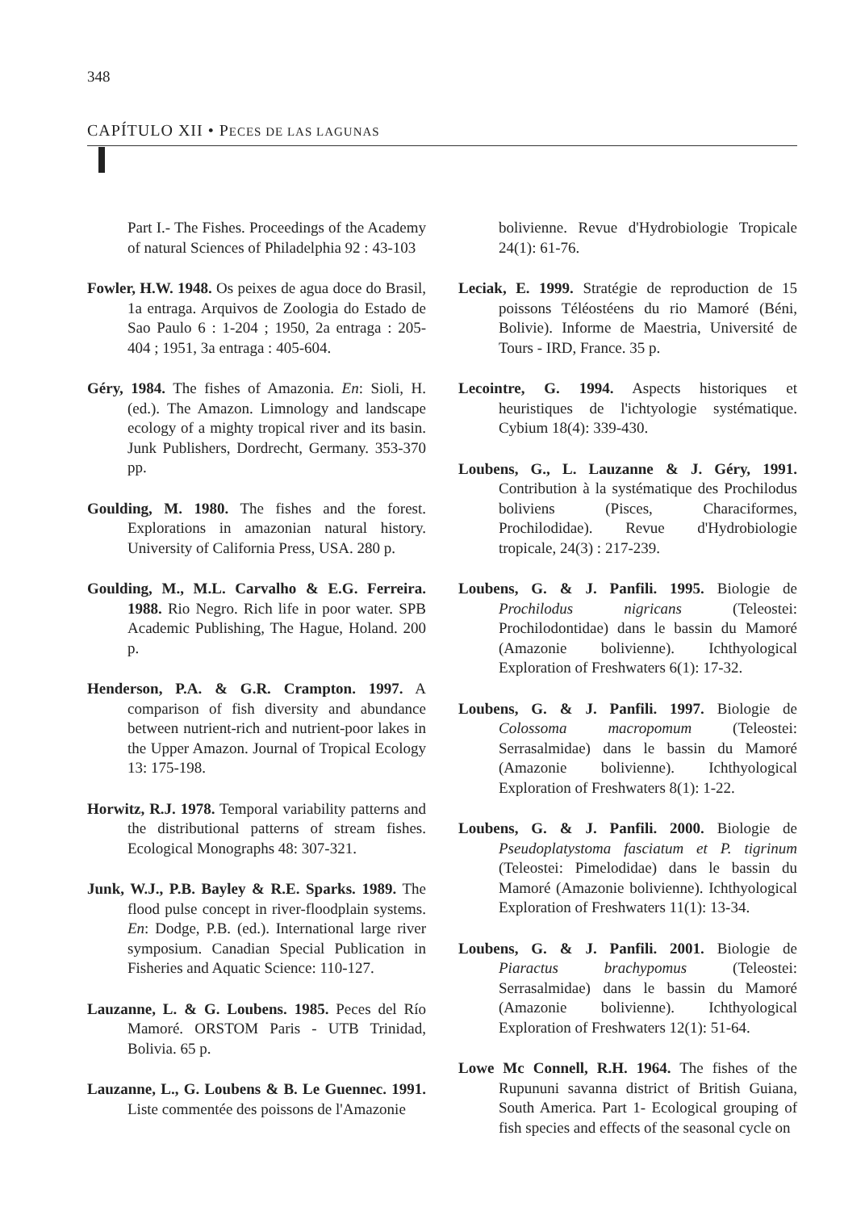348
CAPÍTULO XII • PECES DE LAS LAGUNAS
Part I.- The Fishes. Proceedings of the Academy of natural Sciences of Philadelphia 92 : 43-103
Fowler, H.W. 1948. Os peixes de agua doce do Brasil, 1a entraga. Arquivos de Zoologia do Estado de Sao Paulo 6 : 1-204 ; 1950, 2a entraga : 205- 404 ; 1951, 3a entraga : 405-604.
Géry, 1984. The fishes of Amazonia. En: Sioli, H. (ed.). The Amazon. Limnology and landscape ecology of a mighty tropical river and its basin. Junk Publishers, Dordrecht, Germany. 353-370 pp.
Goulding, M. 1980. The fishes and the forest. Explorations in amazonian natural history. University of California Press, USA. 280 p.
Goulding, M., M.L. Carvalho & E.G. Ferreira. 1988. Rio Negro. Rich life in poor water. SPB Academic Publishing, The Hague, Holand. 200 p.
Henderson, P.A. & G.R. Crampton. 1997. A comparison of fish diversity and abundance between nutrient-rich and nutrient-poor lakes in the Upper Amazon. Journal of Tropical Ecology 13: 175-198.
Horwitz, R.J. 1978. Temporal variability patterns and the distributional patterns of stream fishes. Ecological Monographs 48: 307-321.
Junk, W.J., P.B. Bayley & R.E. Sparks. 1989. The flood pulse concept in river-floodplain systems. En: Dodge, P.B. (ed.). International large river symposium. Canadian Special Publication in Fisheries and Aquatic Science: 110-127.
Lauzanne, L. & G. Loubens. 1985. Peces del Río Mamoré. ORSTOM Paris - UTB Trinidad, Bolivia. 65 p.
Lauzanne, L., G. Loubens & B. Le Guennec. 1991. Liste commentée des poissons de l'Amazonie
bolivienne. Revue d'Hydrobiologie Tropicale 24(1): 61-76.
Leciak, E. 1999. Stratégie de reproduction de 15 poissons Téléostéens du rio Mamoré (Béni, Bolivie). Informe de Maestria, Université de Tours - IRD, France. 35 p.
Lecointre, G. 1994. Aspects historiques et heuristiques de l'ichtyologie systématique. Cybium 18(4): 339-430.
Loubens, G., L. Lauzanne & J. Géry, 1991. Contribution à la systématique des Prochilodus boliviens (Pisces, Characiformes, Prochilodidae). Revue d'Hydrobiologie tropicale, 24(3) : 217-239.
Loubens, G. & J. Panfili. 1995. Biologie de Prochilodus nigricans (Teleostei: Prochilodontidae) dans le bassin du Mamoré (Amazonie bolivienne). Ichthyological Exploration of Freshwaters 6(1): 17-32.
Loubens, G. & J. Panfili. 1997. Biologie de Colossoma macropomum (Teleostei: Serrasalmidae) dans le bassin du Mamoré (Amazonie bolivienne). Ichthyological Exploration of Freshwaters 8(1): 1-22.
Loubens, G. & J. Panfili. 2000. Biologie de Pseudoplatystoma fasciatum et P. tigrinum (Teleostei: Pimelodidae) dans le bassin du Mamoré (Amazonie bolivienne). Ichthyological Exploration of Freshwaters 11(1): 13-34.
Loubens, G. & J. Panfili. 2001. Biologie de Piaractus brachypomus (Teleostei: Serrasalmidae) dans le bassin du Mamoré (Amazonie bolivienne). Ichthyological Exploration of Freshwaters 12(1): 51-64.
Lowe Mc Connell, R.H. 1964. The fishes of the Rupununi savanna district of British Guiana, South America. Part 1- Ecological grouping of fish species and effects of the seasonal cycle on